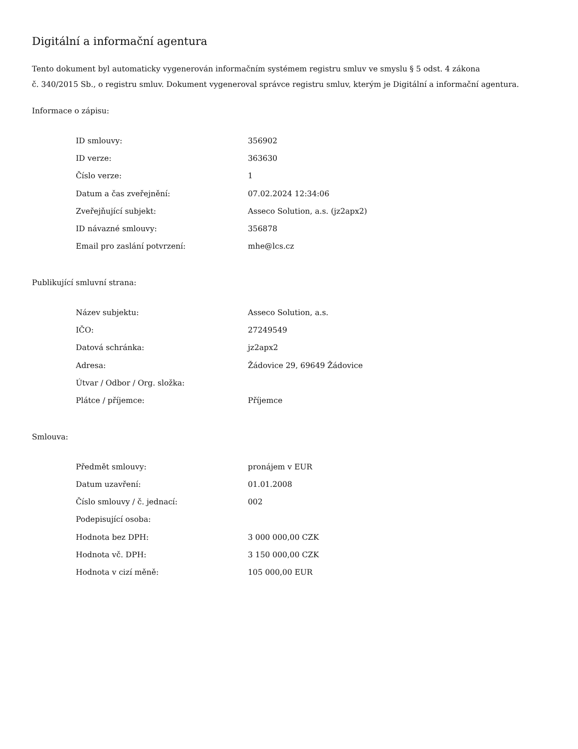Digitální a informační agentura
Tento dokument byl automaticky vygenerován informačním systémem registru smluv ve smyslu § 5 odst. 4 zákona
č. 340/2015 Sb., o registru smluv. Dokument vygeneroval správce registru smluv, kterým je Digitální a informační agentura.
Informace o zápisu:
| ID smlouvy: | 356902 |
| ID verze: | 363630 |
| Číslo verze: | 1 |
| Datum a čas zveřejnění: | 07.02.2024 12:34:06 |
| Zveřejňující subjekt: | Asseco Solution, a.s. (jz2apx2) |
| ID návazné smlouvy: | 356878 |
| Email pro zaslání potvrzení: | mhe@lcs.cz |
Publikující smluvní strana:
| Název subjektu: | Asseco Solution, a.s. |
| IČO: | 27249549 |
| Datová schránka: | jz2apx2 |
| Adresa: | Žádovice 29, 69649 Žádovice |
| Útvar / Odbor / Org. složka: | |
| Plátce / příjemce: | Příjemce |
Smlouva:
| Předmět smlouvy: | pronájem v EUR |
| Datum uzavření: | 01.01.2008 |
| Číslo smlouvy / č. jednací: | 002 |
| Podepisující osoba: | |
| Hodnota bez DPH: | 3 000 000,00 CZK |
| Hodnota vč. DPH: | 3 150 000,00 CZK |
| Hodnota v cizí měně: | 105 000,00 EUR |